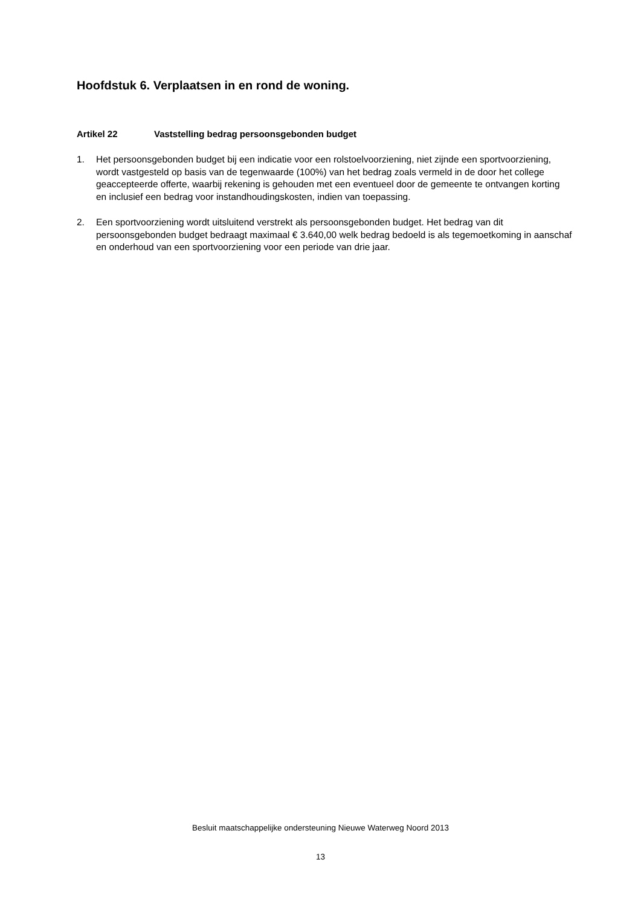Hoofdstuk 6. Verplaatsen in en rond de woning.
Artikel 22 Vaststelling bedrag persoonsgebonden budget
1. Het persoonsgebonden budget bij een indicatie voor een rolstoelvoorziening, niet zijnde een sportvoorziening, wordt vastgesteld op basis van de tegenwaarde (100%) van het bedrag zoals vermeld in de door het college geaccepteerde offerte, waarbij rekening is gehouden met een eventueel door de gemeente te ontvangen korting en inclusief een bedrag voor instandhoudingskosten, indien van toepassing.
2. Een sportvoorziening wordt uitsluitend verstrekt als persoonsgebonden budget. Het bedrag van dit persoonsgebonden budget bedraagt maximaal € 3.640,00 welk bedrag bedoeld is als tegemoetkoming in aanschaf en onderhoud van een sportvoorziening voor een periode van drie jaar.
Besluit maatschappelijke ondersteuning Nieuwe Waterweg Noord 2013
13